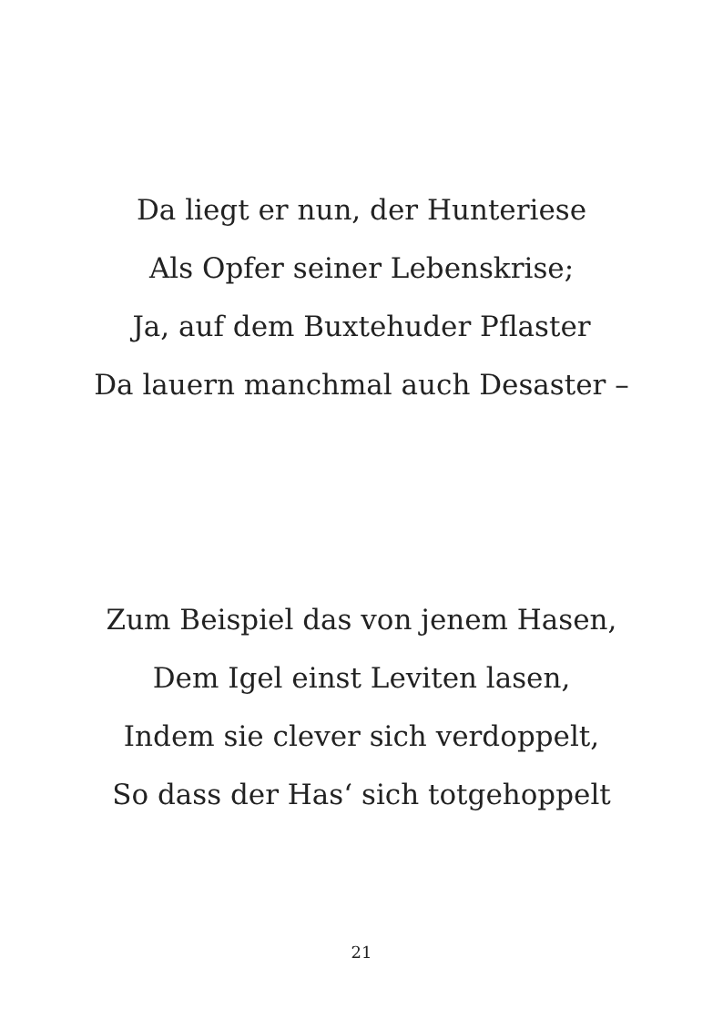Da liegt er nun, der Hunteriese
Als Opfer seiner Lebenskrise;
Ja, auf dem Buxtehuder Pflaster
Da lauern manchmal auch Desaster –
Zum Beispiel das von jenem Hasen,
Dem Igel einst Leviten lasen,
Indem sie clever sich verdoppelt,
So dass der Has‘ sich totgehoppelt
21